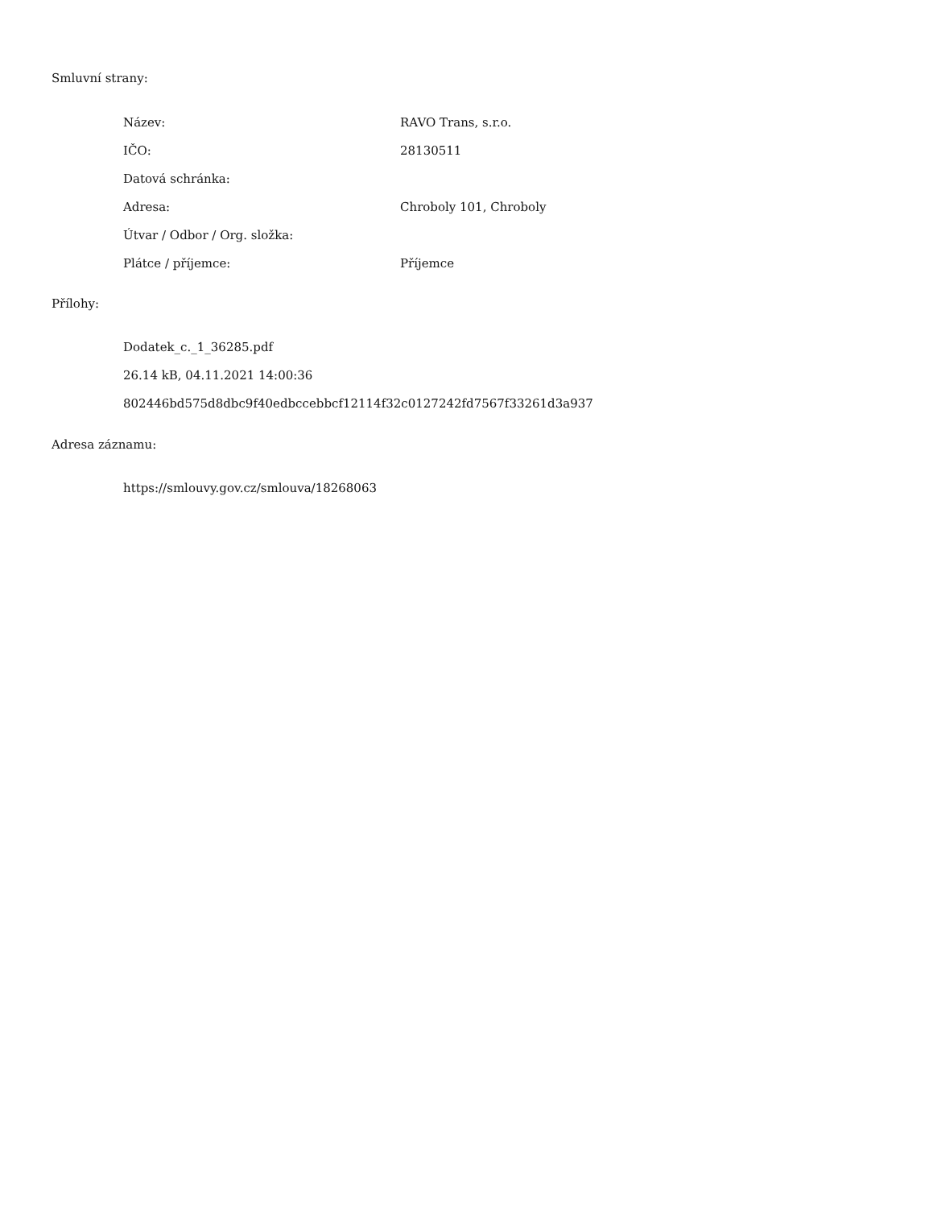Smluvní strany:
| Název: | RAVO Trans, s.r.o. |
| IČO: | 28130511 |
| Datová schránka: | |
| Adresa: | Chroboly 101, Chroboly |
| Útvar / Odbor / Org. složka: | |
| Plátce / příjemce: | Příjemce |
Přílohy:
Dodatek_c._1_36285.pdf
26.14 kB, 04.11.2021 14:00:36
802446bd575d8dbc9f40edbccebbcf12114f32c0127242fd7567f33261d3a937
Adresa záznamu:
https://smlouvy.gov.cz/smlouva/18268063